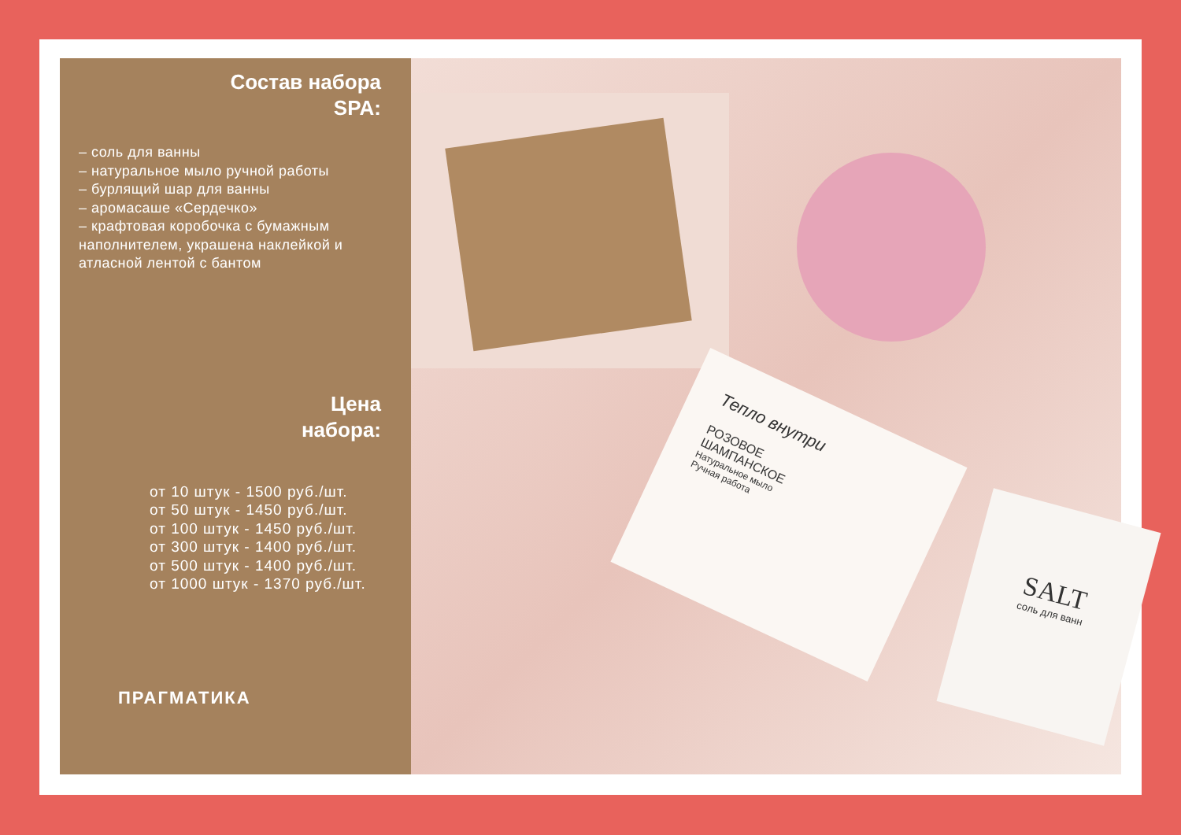Состав набора
SPA:
– соль для ванны
– натуральное мыло ручной работы
– бурлящий шар для ванны
– аромасаше «Сердечко»
– крафтовая коробочка с бумажным наполнителем, украшена наклейкой и атласной лентой с бантом
Цена
набора:
от 10 штук - 1500 руб./шт.
от 50 штук - 1450 руб./шт.
от 100 штук - 1450 руб./шт.
от 300 штук - 1400 руб./шт.
от 500 штук - 1400 руб./шт.
от 1000 штук - 1370 руб./шт.
ПРАГМАТИКА
Тепло внутри
РОЗОВОЕ
ШАМПАНСКОЕ
Натуральное мыло
Ручная работа
SALT
соль для ванн